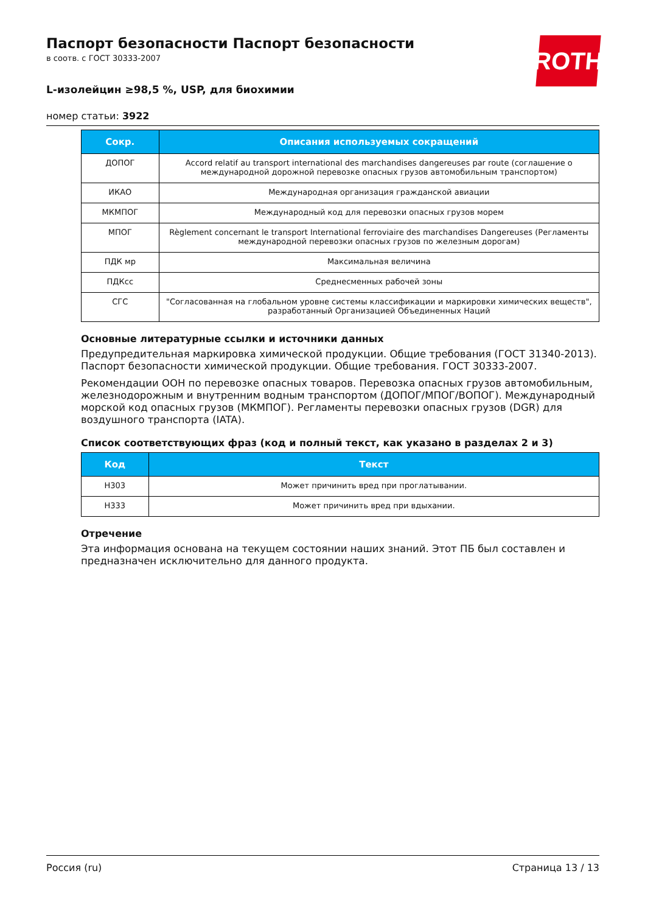ROTH
Паспорт безопасности Паспорт безопасности
в соотв. с ГОСТ 30333-2007
L-изолейцин ≥98,5 %, USP, для биохимии
номер статьи: 3922
| Сокр. | Описания используемых сокращений |
| --- | --- |
| ДОПОГ | Accord relatif au transport international des marchandises dangereuses par route (соглашение о международной дорожной перевозке опасных грузов автомобильным транспортом) |
| ИКАО | Международная организация гражданской авиации |
| МКМПОГ | Международный код для перевозки опасных грузов морем |
| МПОГ | Règlement concernant le transport International ferroviaire des marchandises Dangereuses (Регламенты международной перевозки опасных грузов по железным дорогам) |
| ПДК мр | Максимальная величина |
| ПДКсс | Среднесменных рабочей зоны |
| СГС | "Согласованная на глобальном уровне системы классификации и маркировки химических веществ", разработанный Организацией Объединенных Наций |
Основные литературные ссылки и источники данных
Предупредительная маркировка химической продукции. Общие требования (ГОСТ 31340-2013). Паспорт безопасности химической продукции. Общие требования. ГОСТ 30333-2007.
Рекомендации ООН по перевозке опасных товаров. Перевозка опасных грузов автомобильным, железнодорожным и внутренним водным транспортом (ДОПОГ/МПОГ/ВОПОГ). Международный морской код опасных грузов (МКМПОГ). Регламенты перевозки опасных грузов (DGR) для воздушного транспорта (IATA).
Список соответствующих фраз (код и полный текст, как указано в разделах 2 и 3)
| Код | Текст |
| --- | --- |
| H303 | Может причинить вред при проглатывании. |
| H333 | Может причинить вред при вдыхании. |
Отречение
Эта информация основана на текущем состоянии наших знаний. Этот ПБ был составлен и предназначен исключительно для данного продукта.
Россия (ru) Страница 13 / 13